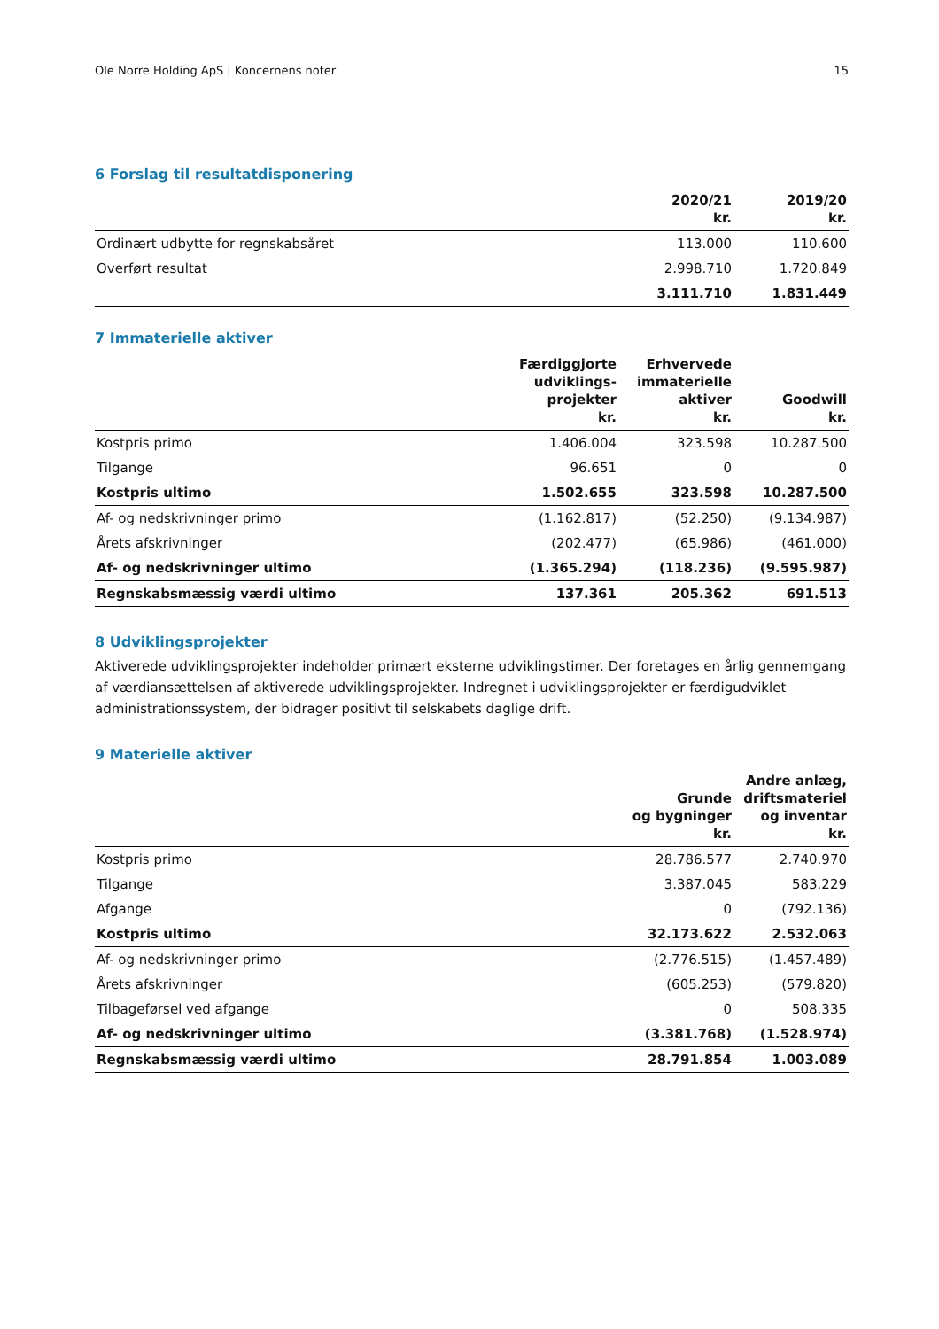Ole Norre Holding ApS | Koncernens noter 15
6 Forslag til resultatdisponering
| | 2020/21 kr. | 2019/20 kr. |
| --- | --- | --- |
| Ordinært udbytte for regnskabsåret | 113.000 | 110.600 |
| Overført resultat | 2.998.710 | 1.720.849 |
| | 3.111.710 | 1.831.449 |
7 Immaterielle aktiver
| | Færdiggjorte udviklings- projekter kr. | Erhvervede immaterielle aktiver kr. | Goodwill kr. |
| --- | --- | --- | --- |
| Kostpris primo | 1.406.004 | 323.598 | 10.287.500 |
| Tilgange | 96.651 | 0 | 0 |
| Kostpris ultimo | 1.502.655 | 323.598 | 10.287.500 |
| Af- og nedskrivninger primo | (1.162.817) | (52.250) | (9.134.987) |
| Årets afskrivninger | (202.477) | (65.986) | (461.000) |
| Af- og nedskrivninger ultimo | (1.365.294) | (118.236) | (9.595.987) |
| Regnskabsmæssig værdi ultimo | 137.361 | 205.362 | 691.513 |
8 Udviklingsprojekter
Aktiverede udviklingsprojekter indeholder primært eksterne udviklingstimer. Der foretages en årlig gennemgang af værdiansættelsen af aktiverede udviklingsprojekter. Indregnet i udviklingsprojekter er færdigudviklet administrationssystem, der bidrager positivt til selskabets daglige drift.
9 Materielle aktiver
| | Grunde og bygninger kr. | Andre anlæg, driftsmateriel og inventar kr. |
| --- | --- | --- |
| Kostpris primo | 28.786.577 | 2.740.970 |
| Tilgange | 3.387.045 | 583.229 |
| Afgange | 0 | (792.136) |
| Kostpris ultimo | 32.173.622 | 2.532.063 |
| Af- og nedskrivninger primo | (2.776.515) | (1.457.489) |
| Årets afskrivninger | (605.253) | (579.820) |
| Tilbageførsel ved afgange | 0 | 508.335 |
| Af- og nedskrivninger ultimo | (3.381.768) | (1.528.974) |
| Regnskabsmæssig værdi ultimo | 28.791.854 | 1.003.089 |